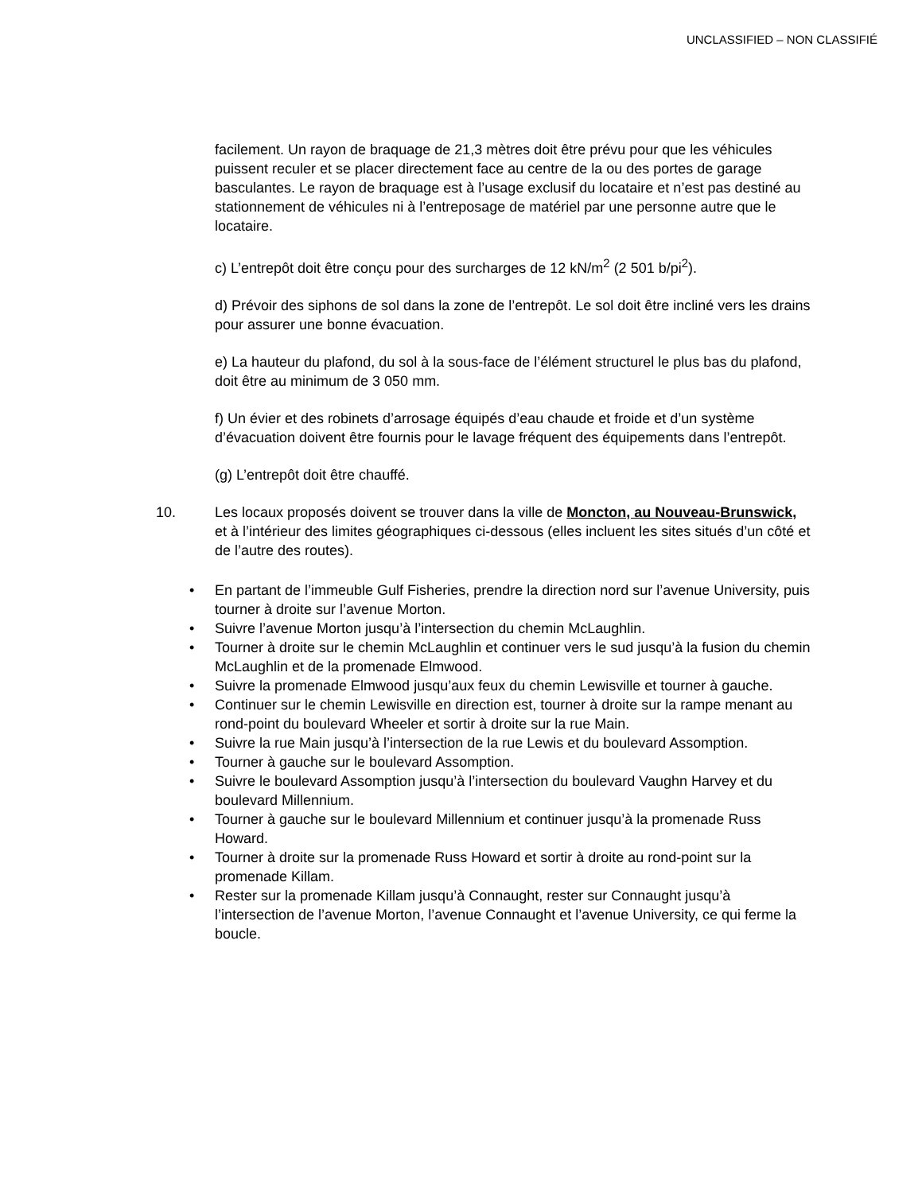UNCLASSIFIED – NON CLASSIFIÉ
facilement. Un rayon de braquage de 21,3 mètres doit être prévu pour que les véhicules puissent reculer et se placer directement face au centre de la ou des portes de garage basculantes. Le rayon de braquage est à l’usage exclusif du locataire et n’est pas destiné au stationnement de véhicules ni à l’entreposage de matériel par une personne autre que le locataire.
c) L’entrepôt doit être conçu pour des surcharges de 12 kN/m<sup>2</sup> (2 501 b/pi<sup>2</sup>).
d) Prévoir des siphons de sol dans la zone de l’entrepôt. Le sol doit être incliné vers les drains pour assurer une bonne évacuation.
e) La hauteur du plafond, du sol à la sous-face de l’élément structurel le plus bas du plafond, doit être au minimum de 3 050 mm.
f) Un évier et des robinets d’arrosage équipés d’eau chaude et froide et d’un système d’évacuation doivent être fournis pour le lavage fréquent des équipements dans l’entrepôt.
(g) L’entrepôt doit être chauffé.
10. Les locaux proposés doivent se trouver dans la ville de Moncton, au Nouveau-Brunswick, et à l’intérieur des limites géographiques ci-dessous (elles incluent les sites situés d’un côté et de l’autre des routes).
En partant de l’immeuble Gulf Fisheries, prendre la direction nord sur l’avenue University, puis tourner à droite sur l’avenue Morton.
Suivre l’avenue Morton jusqu’à l’intersection du chemin McLaughlin.
Tourner à droite sur le chemin McLaughlin et continuer vers le sud jusqu’à la fusion du chemin McLaughlin et de la promenade Elmwood.
Suivre la promenade Elmwood jusqu’aux feux du chemin Lewisville et tourner à gauche.
Continuer sur le chemin Lewisville en direction est, tourner à droite sur la rampe menant au rond-point du boulevard Wheeler et sortir à droite sur la rue Main.
Suivre la rue Main jusqu’à l’intersection de la rue Lewis et du boulevard Assomption.
Tourner à gauche sur le boulevard Assomption.
Suivre le boulevard Assomption jusqu’à l’intersection du boulevard Vaughn Harvey et du boulevard Millennium.
Tourner à gauche sur le boulevard Millennium et continuer jusqu’à la promenade Russ Howard.
Tourner à droite sur la promenade Russ Howard et sortir à droite au rond-point sur la promenade Killam.
Rester sur la promenade Killam jusqu’à Connaught, rester sur Connaught jusqu’à l’intersection de l’avenue Morton, l’avenue Connaught et l’avenue University, ce qui ferme la boucle.